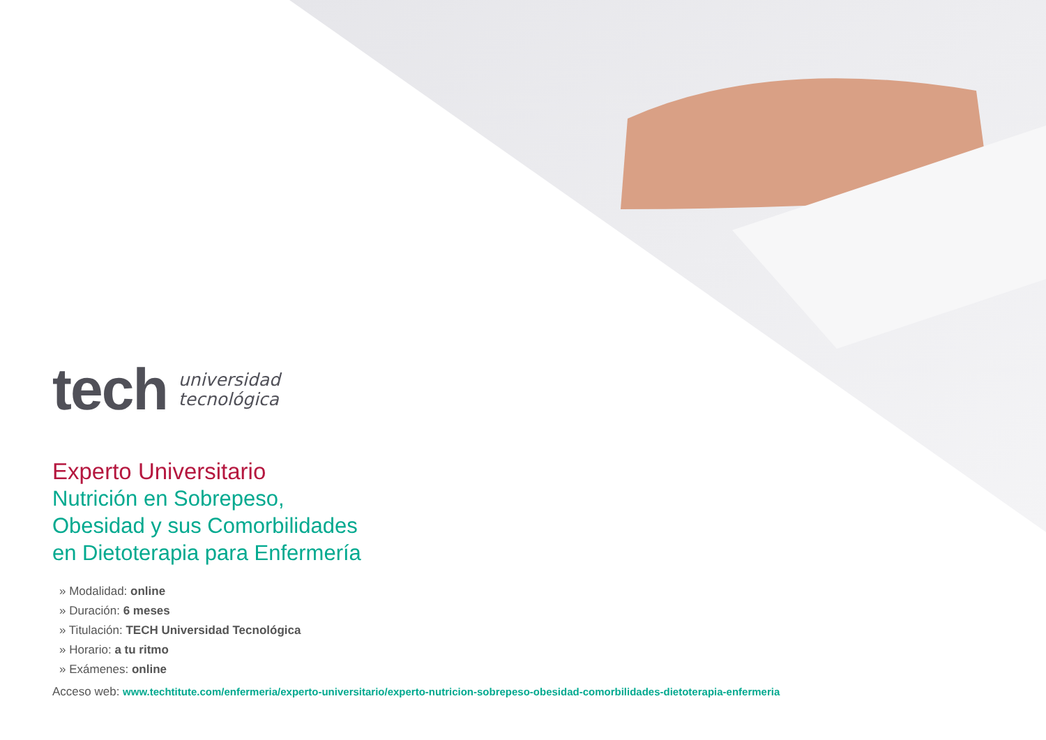tech universidad
tecnológica
Experto Universitario
Nutrición en Sobrepeso,
Obesidad y sus Comorbilidades
en Dietoterapia para Enfermería
» Modalidad: online
» Duración: 6 meses
» Titulación: TECH Universidad Tecnológica
» Horario: a tu ritmo
» Exámenes: online
Acceso web: www.techtitute.com/enfermeria/experto-universitario/experto-nutricion-sobrepeso-obesidad-comorbilidades-dietoterapia-enfermeria